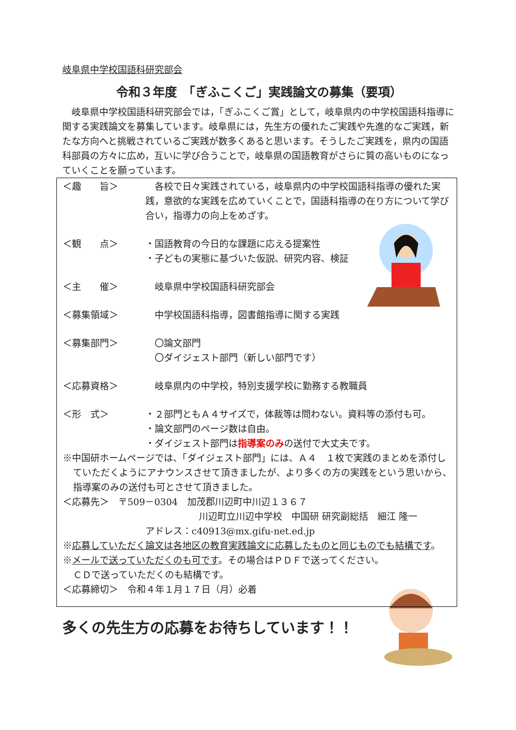岐阜県中学校国語科研究部会
令和３年度　「ぎふこくご」実践論文の募集（要項）
岐阜県中学校国語科研究部会では，「ぎふこくご賞」として，岐阜県内の中学校国語科指導に関する実践論文を募集しています。岐阜県には，先生方の優れたご実践や先進的なご実践，新たな方向へと挑戦されているご実践が数多くあると思います。そうしたご実践を，県内の国語科部員の方々に広め，互いに学び合うことで，岐阜県の国語教育がさらに質の高いものになっていくことを願っています。
＜趣　　旨＞ 　各校で日々実践されている，岐阜県内の中学校国語科指導の優れた実践，意欲的な実践を広めていくことで，国語科指導の在り方について学び合い，指導力の向上をめざす。
＜観　　点＞ ・国語教育の今日的な課題に応える提案性
・子どもの実態に基づいた仮説、研究内容、検証
＜主　　催＞ 　岐阜県中学校国語科研究部会
＜募集領域＞ 　中学校国語科指導，図書館指導に関する実践
＜募集部門＞ 　〇論文部門
　〇ダイジェスト部門（新しい部門です）
＜応募資格＞ 　岐阜県内の中学校，特別支援学校に勤務する教職員
＜形　式＞ ・２部門ともＡ４サイズで，体裁等は問わない。資料等の添付も可。
・論文部門のページ数は自由。
・ダイジェスト部門は指導案のみの送付で大丈夫です。
※中国研ホームページでは、「ダイジェスト部門」には、Ａ４　１枚で実践のまとめを添付していただくようにアナウンスさせて頂きましたが、より多くの方の実践をという思いから、指導案のみの送付も可とさせて頂きました。
＜応募先＞　〒509－0304　加茂郡川辺町中川辺１３６７
川辺町立川辺中学校　中国研 研究副総括　細江 隆一
アドレス：c40913@mx.gifu-net.ed.jp
※応募していただく論文は各地区の教育実践論文に応募したものと同じものでも結構です。
※メールで送っていただくのも可です。その場合はＰＤＦで送ってください。
ＣＤで送っていただくのも結構です。
＜応募締切＞　令和４年１月１７日（月）必着
多くの先生方の応募をお待ちしています！！